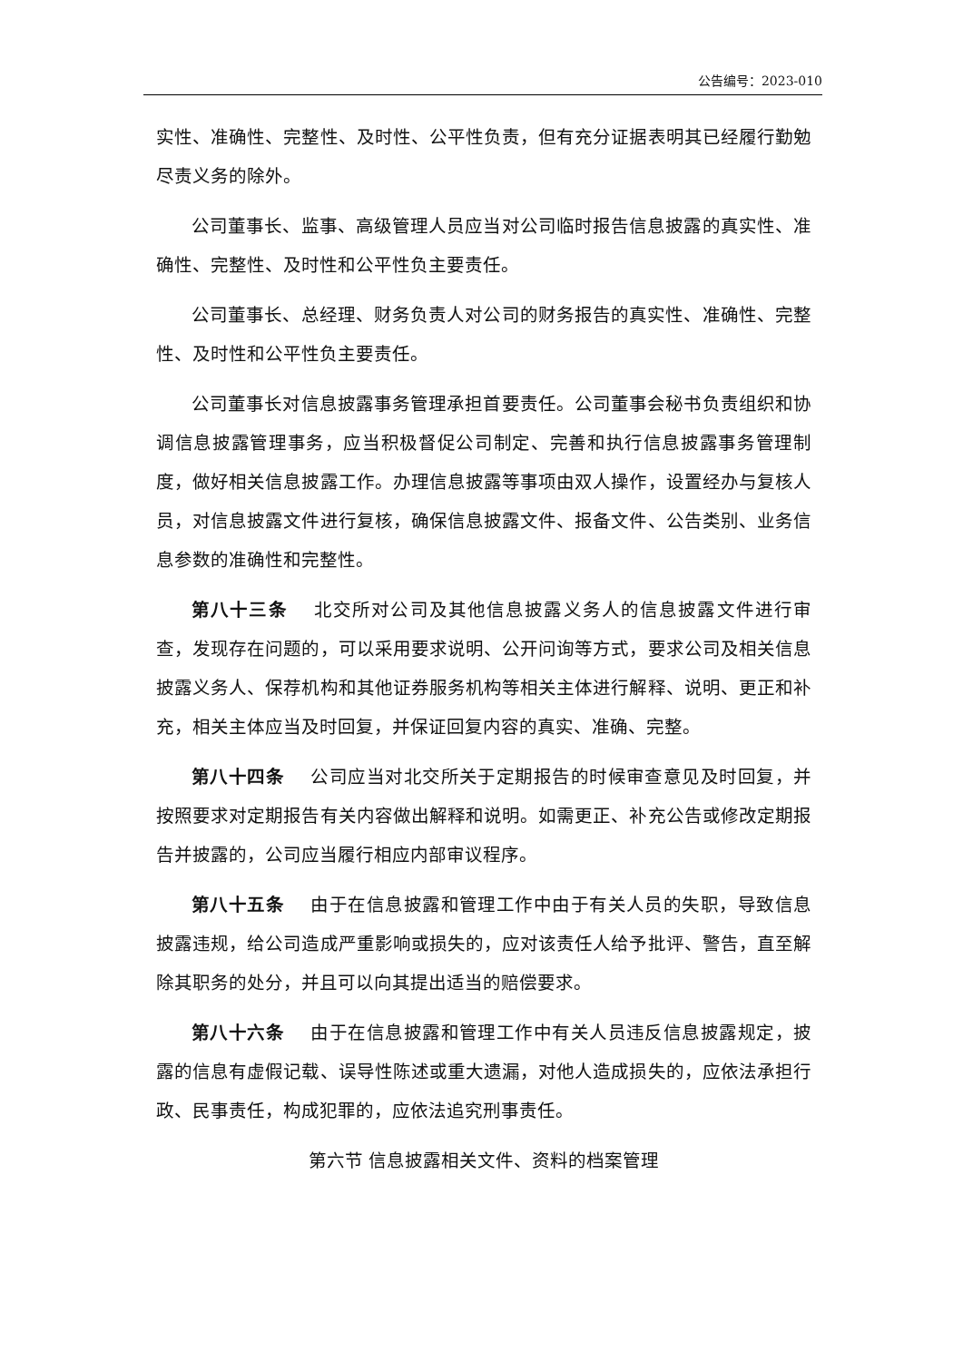公告编号：2023-010
实性、准确性、完整性、及时性、公平性负责，但有充分证据表明其已经履行勤勉尽责义务的除外。
公司董事长、监事、高级管理人员应当对公司临时报告信息披露的真实性、准确性、完整性、及时性和公平性负主要责任。
公司董事长、总经理、财务负责人对公司的财务报告的真实性、准确性、完整性、及时性和公平性负主要责任。
公司董事长对信息披露事务管理承担首要责任。公司董事会秘书负责组织和协调信息披露管理事务，应当积极督促公司制定、完善和执行信息披露事务管理制度，做好相关信息披露工作。办理信息披露等事项由双人操作，设置经办与复核人员，对信息披露文件进行复核，确保信息披露文件、报备文件、公告类别、业务信息参数的准确性和完整性。
第八十三条 北交所对公司及其他信息披露义务人的信息披露文件进行审查，发现存在问题的，可以采用要求说明、公开问询等方式，要求公司及相关信息披露义务人、保荐机构和其他证券服务机构等相关主体进行解释、说明、更正和补充，相关主体应当及时回复，并保证回复内容的真实、准确、完整。
第八十四条 公司应当对北交所关于定期报告的时候审查意见及时回复，并按照要求对定期报告有关内容做出解释和说明。如需更正、补充公告或修改定期报告并披露的，公司应当履行相应内部审议程序。
第八十五条 由于在信息披露和管理工作中由于有关人员的失职，导致信息披露违规，给公司造成严重影响或损失的，应对该责任人给予批评、警告，直至解除其职务的处分，并且可以向其提出适当的赔偿要求。
第八十六条 由于在信息披露和管理工作中有关人员违反信息披露规定，披露的信息有虚假记载、误导性陈述或重大遗漏，对他人造成损失的，应依法承担行政、民事责任，构成犯罪的，应依法追究刑事责任。
第六节 信息披露相关文件、资料的档案管理